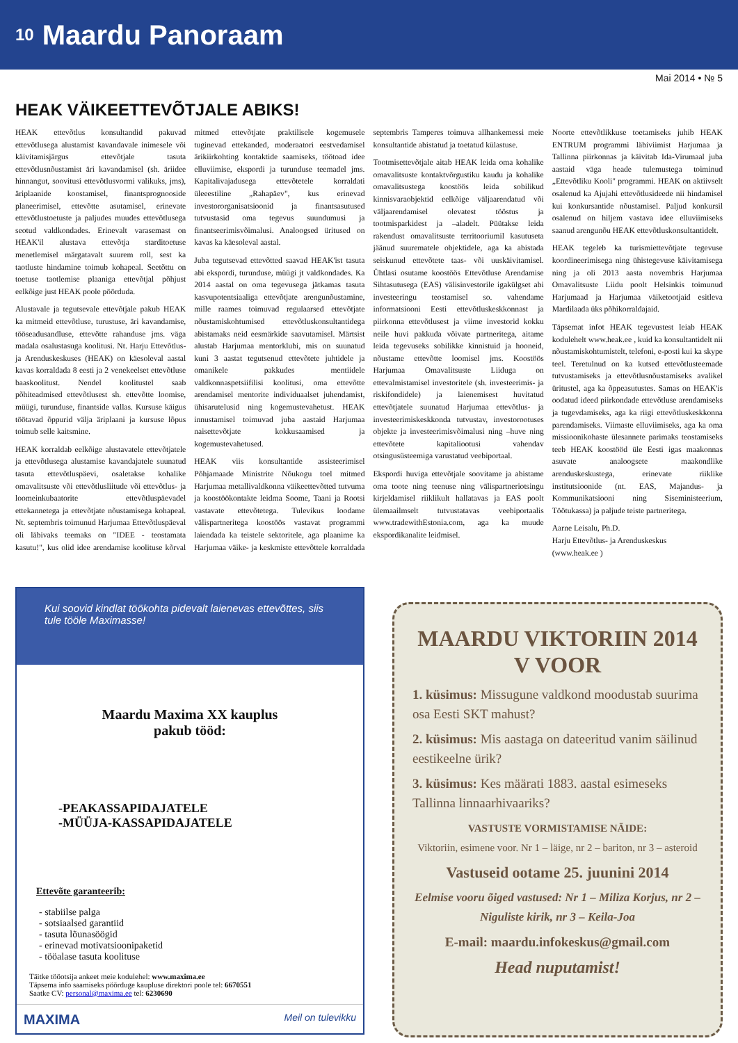10 Maardu Panoraam
Mai 2014 • № 5
HEAK VÄIKEETTEVÕTJALE ABIKS!
HEAK ettevõtlus konsultandid pakuvad ettevõtlusega alustamist kavandavale inimesele või käivitamisjärgus ettevõtjale tasuta ettevõtlusnõustamist äri kavandamisel (sh. äriidee hinnangut, soovitusi ettevõtlusvormi valikuks, jms), äriplaanide koostamisel, finantsprognooside planeerimisel, ettevõtte asutamisel, erinevate ettevõtlustoetuste ja paljudes muudes ettevõtlusega seotud valdkondades. Erinevalt varasemast on HEAK'il alustava ettevõtja starditoetuse menetlemisel märgatavalt suurem roll, sest ka taotluste hindamine toimub kohapeal. Seetõttu on toetuse taotlemise plaaniga ettevõtjal põhjust eelkõige just HEAK poole pöörduda.
Alustavale ja tegutsevale ettevõtjale pakub HEAK ka mitmeid ettevõtluse, turustuse, äri kavandamise, tööseadusandluse, ettevõtte rahanduse jms. väga madala osalustasuga koolitusi. Nt. Harju Ettevõtlus- ja Arenduskeskuses (HEAK) on käesoleval aastal kavas korraldada 8 eesti ja 2 venekeelset ettevõtluse baaskoolitust. Nendel koolitustel saab põhiteadmised ettevõtlusest sh. ettevõtte loomise, müügi, turunduse, finantside vallas. Kursuse käigus töötavad õppurid välja äriplaani ja kursuse lõpus toimub selle kaitsmine.
HEAK korraldab eelkõige alustavatele ettevõtjatele ja ettevõtlusega alustamise kavandajatele suunatud tasuta ettevõtluspäevi, osaletakse kohalike omavalitsuste või ettevõtlusliitude või ettevõtlus- ja loomeinkubaatorite ettevõtluspäevadel ettekannetega ja ettevõtjate nõustamisega kohapeal. Nt. septembris toimunud Harjumaa Ettevõtluspäeval oli läbivaks teemaks on "IDEE - teostamata kasutu!", kus olid idee arendamise koolituse kõrval mitmed ettevõtjate praktilisele kogemusele tuginevad ettekanded, moderaatori eestvedamisel ärikiirkohting kontaktide saamiseks, töötoad idee elluviimise, ekspordi ja turunduse teemadel jms. Kapitalivajadusega ettevõtetele korraldati üleeestiline „Rahapäev", kus erinevad investororganisatsioonid ja finantsasutused tutvustasid oma tegevus suundumusi ja finantseerimisvõimalusi. Analoogsed üritused on kavas ka käesoleval aastal.
Juba tegutsevad ettevõtted saavad HEAK'ist tasuta abi ekspordi, turunduse, müügi jt valdkondades. Ka 2014 aastal on oma tegevusega jätkamas tasuta kasvupotentsiaaliga ettevõtjate arengunõustamine, mille raames toimuvad regulaarsed ettevõtjate nõustamiskohtumised ettevõtluskonsultantidega abistamaks neid eesmärkide saavutamisel. Märtsist alustab Harjumaa mentorklubi, mis on suunatud kuni 3 aastat tegutsenud ettevõtete juhtidele ja omanikele pakkudes mentiidele valdkonnaspetsiifilisi koolitusi, oma ettevõtte arendamisel mentorite individuaalset juhendamist, ühisarutelusid ning kogemustevahetust. HEAK innustamisel toimuvad juba aastaid Harjumaa naisettevõtjate kokkusaamised ja kogemustevahetused.
HEAK viis konsultantide assisteerimisel Põhjamaade Ministrite Nõukogu toel mitmed Harjumaa metallivaldkonna väikeettevõtted tutvuma ja koostöökontakte leidma Soome, Taani ja Rootsi vastavate ettevõtetega. Tulevikus loodame välispartneritega koostöös vastavat programmi laiendada ka teistele sektoritele, aga plaanime ka Harjumaa väike- ja keskmiste ettevõttele korraldada septembris Tamperes toimuva allhankemessi meie konsultantide abistatud ja toetatud külastuse.
Tootmisettevõtjale aitab HEAK leida oma kohalike omavalitsuste kontaktvõrgustiku kaudu ja kohalike omavalitsustega koostöös leida sobilikud kinnisvaraobjektid eelkõige väljaarendatud või väljaarendamisel olevatest tööstus ja tootmisparkidest ja –aladelt. Püütakse leida rakendust omavalitsuste territooriumil kasutuseta jäänud suurematele objektidele, aga ka abistada seiskunud ettevõtete taas- või uuskäivitamisel. Ühtlasi osutame koostöös Ettevõtluse Arendamise Sihtasutusega (EAS) välisinvestorile igakülgset abi investeeringu teostamisel so. vahendame informatsiooni Eesti ettevõtluskeskkonnast ja piirkonna ettevõtlusest ja viime investorid kokku neile huvi pakkuda võivate partneritega, aitame leida tegevuseks sobilikke kinnistuid ja hooneid, nõustame ettevõtte loomisel jms. Koostöös Harjumaa Omavalitsuste Liiduga on ettevalmistamisel investoritele (sh. investeerimis- ja riskifondidele) ja laienemisest huvitatud ettevõtjatele suunatud Harjumaa ettevõtlus- ja investeerimiskeskkonda tutvustav, investorootuses objekte ja investeerimisvõimalusi ning –huve ning ettevõtete kapitaliootusi vahendav otsingusüsteemiga varustatud veebiportaal.
Ekspordi huviga ettevõtjale soovitame ja abistame oma toote ning teenuse ning välispartneriotsingu kirjeldamisel riiklikult hallatavas ja EAS poolt ülemaailmselt tutvustatavas veebiportaalis www.tradewithEstonia.com, aga ka muude ekspordikanalite leidmisel.
Noorte ettevõtlikkuse toetamiseks juhib HEAK ENTRUM programmi läbiviimist Harjumaa ja Tallinna piirkonnas ja käivitab Ida-Virumaal juba aastaid väga heade tulemustega toiminud „Ettevõtliku Kooli" programmi. HEAK on aktiivselt osalenud ka Ajujahi ettevõtlusideede nii hindamisel kui konkursantide nõustamisel. Paljud konkursil osalenud on hiljem vastava idee elluviimiseks saanud arengunõu HEAK ettevõtluskonsultantidelt.
HEAK tegeleb ka turismiettevõtjate tegevuse koordineerimisega ning ühistegevuse käivitamisega ning ja oli 2013 aasta novembris Harjumaa Omavalitsuste Liidu poolt Helsinkis toimunud Harjumaad ja Harjumaa väiketootjaid esitleva Mardilaada üks põhikorraldajaid.
Täpsemat infot HEAK tegevustest leiab HEAK kodulehelt www.heak.ee , kuid ka konsultantidelt nii nõustamiskohtumistelt, telefoni, e-posti kui ka skype teel. Teretulnud on ka kutsed ettevõtlusteemade tutvustamiseks ja ettevõtlusnõustamiseks avalikel üritustel, aga ka õppeasutustes. Samas on HEAK'is oodatud ideed piirkondade ettevõtluse arendamiseks ja tugevdamiseks, aga ka riigi ettevõtluskeskkonna parendamiseks. Viimaste elluviimiseks, aga ka oma missioonikohaste ülesannete parimaks teostamiseks teeb HEAK koostööd üle Eesti igas maakonnas asuvate analoogsete maakondlike arenduskeskustega, erinevate riiklike institutsioonide (nt. EAS, Majandus- ja Kommunikatsiooni ning Siseministeerium, Töötukassa) ja paljude teiste partneritega.
Aarne Leisalu, Ph.D.
Harju Ettevõtlus- ja Arenduskeskus
(www.heak.ee )
Kui soovid kindlat töökohta pidevalt laienevas ettevõttes, siis tule tööle Maximasse!
Maardu Maxima XX kauplus
pakub tööd:
-PEAKASSAPIDAJATELE
-MÜÜJA-KASSAPIDAJATELE
Ettevõte garanteerib:
- stabiilse palga
- sotsiaalsed garantiid
- tasuta lõunasöögid
- erinevad motivatsioonipaketid
- tööalase tasuta koolituse
Täitke tööotsija ankeet meie kodulehel: www.maxima.ee
Täpsema info saamiseks pöörduge kaupluse direktori poole tel: 6670551
Saatke CV: personal@maxima.ee tel: 6230690
MAXIMA Meil on tulevikku
MAARDU VIKTORIIN 2014
V VOOR
1. küsimus: Missugune valdkond moodustab suurima osa Eesti SKT mahust?
2. küsimus: Mis aastaga on dateeritud vanim säilinud eestikeelne ürik?
3. küsimus: Kes määrati 1883. aastal esimeseks Tallinna linnaarhivaariks?
VASTUSTE VORMISTAMISE NÄIDE:
Viktoriin, esimene voor. Nr 1 – läige, nr 2 – bariton, nr 3 – asteroid
Vastuseid ootame 25. juunini 2014
Eelmise vooru õiged vastused: Nr 1 – Miliza Korjus, nr 2 – Niguliste kirik, nr 3 – Keila-Joa
E-mail: maardu.infokeskus@gmail.com
Head nuputamist!